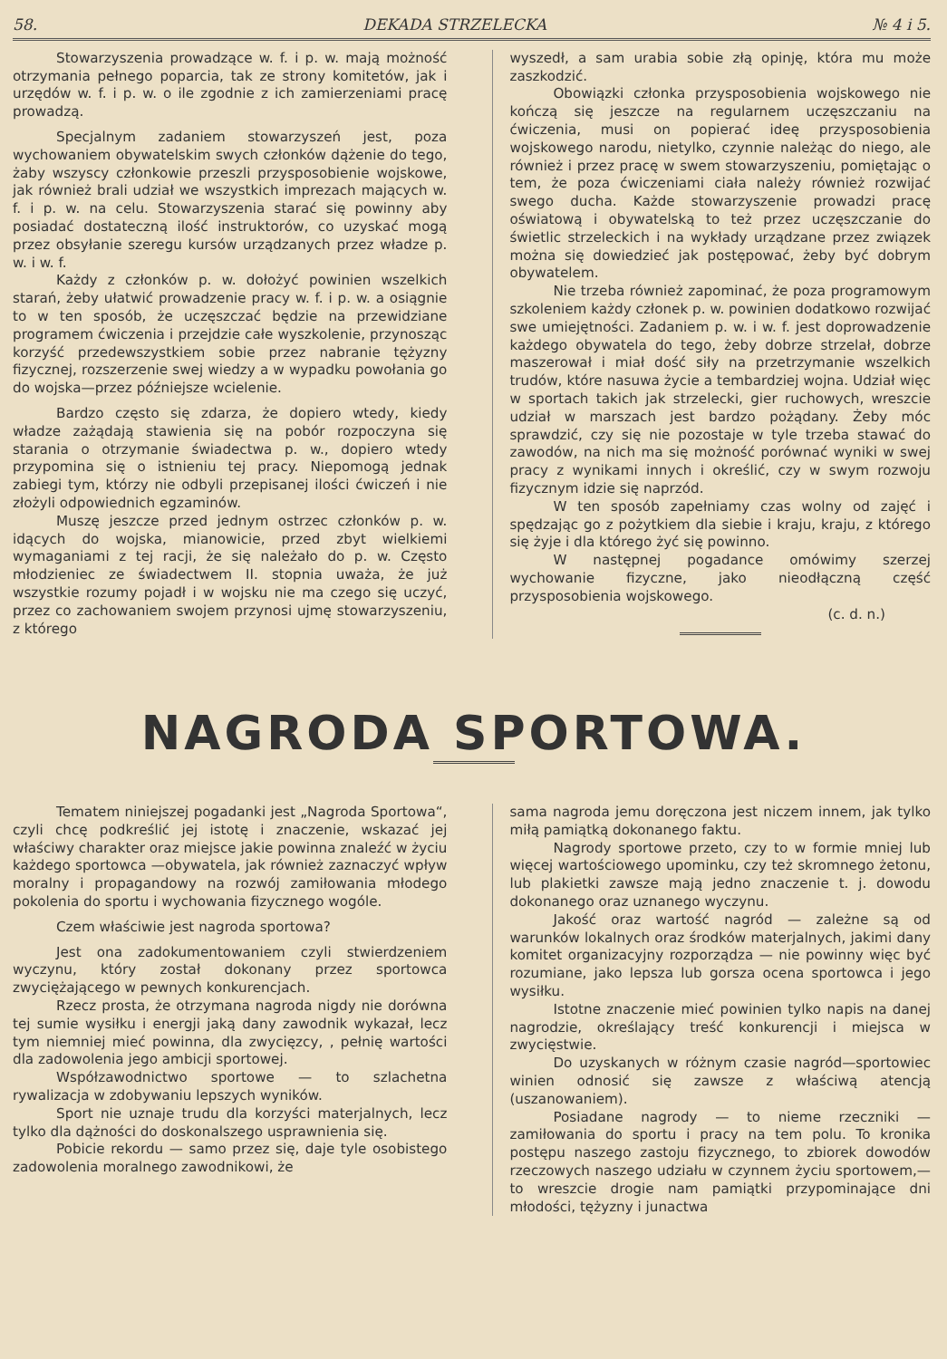58. DEKADA STRZELECKA № 4 i 5.
Stowarzyszenia prowadzące w. f. i p. w. mają możność otrzymania pełnego poparcia, tak ze strony komitetów, jak i urzędów w. f. i p. w. o ile zgodnie z ich zamierzeniami pracę prowadzą.
Specjalnym zadaniem stowarzyszeń jest, poza wychowaniem obywatelskim swych członków dążenie do tego, żaby wszyscy członkowie przeszli przysposobienie wojskowe, jak również brali udział we wszystkich imprezach mających w. f. i p. w. na celu. Stowarzyszenia starać się powinny aby posiadać dostateczną ilość instruktorów, co uzyskać mogą przez obsyłanie szeregu kursów urządzanych przez władze p. w. i w. f.
Każdy z członków p. w. dołożyć powinien wszelkich starań, żeby ułatwić prowadzenie pracy w. f. i p. w. a osiągnie to w ten sposób, że uczęszczać będzie na przewidziane programem ćwiczenia i przejdzie całe wyszkolenie, przynosząc korzyść przedewszystkiem sobie przez nabranie tężyzny fizycznej, rozszerzenie swej wiedzy a w wypadku powołania go do wojska—przez późniejsze wcielenie.
Bardzo często się zdarza, że dopiero wtedy, kiedy władze zażądają stawienia się na pobór rozpoczyna się starania o otrzymanie świadectwa p. w., dopiero wtedy przypomina się o istnieniu tej pracy. Niepomogą jednak zabiegi tym, którzy nie odbyli przepisanej ilości ćwiczeń i nie złożyli odpowiednich egzaminów.
Muszę jeszcze przed jednym ostrzec członków p. w. idących do wojska, mianowicie, przed zbyt wielkiemi wymaganiami z tej racji, że się należało do p. w. Często młodzieniec ze świadectwem II. stopnia uważa, że już wszystkie rozumy pojadł i w wojsku nie ma czego się uczyć, przez co zachowaniem swojem przynosi ujmę stowarzyszeniu, z którego
wyszedł, a sam urabia sobie złą opinję, która mu może zaszkodzić.
Obowiązki członka przysposobienia wojskowego nie kończą się jeszcze na regularnem uczęszczaniu na ćwiczenia, musi on popierać ideę przysposobienia wojskowego narodu, nietylko, czynnie należąc do niego, ale również i przez pracę w swem stowarzyszeniu, pomiętając o tem, że poza ćwiczeniami ciała należy również rozwijać swego ducha. Każde stowarzyszenie prowadzi pracę oświatową i obywatelską to też przez uczęszczanie do świetlic strzeleckich i na wykłady urządzane przez związek można się dowiedzieć jak postępować, żeby być dobrym obywatelem.
Nie trzeba również zapominać, że poza programowym szkoleniem każdy członek p. w. powinien dodatkowo rozwijać swe umiejętności. Zadaniem p. w. i w. f. jest doprowadzenie każdego obywatela do tego, żeby dobrze strzelał, dobrze maszerował i miał dość siły na przetrzymanie wszelkich trudów, które nasuwa życie a tembardziej wojna. Udział więc w sportach takich jak strzelecki, gier ruchowych, wreszcie udział w marszach jest bardzo pożądany. Żeby móc sprawdzić, czy się nie pozostaje w tyle trzeba stawać do zawodów, na nich ma się możność porównać wyniki w swej pracy z wynikami innych i określić, czy w swym rozwoju fizycznym idzie się naprzód.
W ten sposób zapełniamy czas wolny od zajęć i spędzając go z pożytkiem dla siebie i kraju, kraju, z którego się żyje i dla którego żyć się powinno.
W następnej pogadance omówimy szerzej wychowanie fizyczne, jako nieodłączną część przysposobienia wojskowego.
(c. d. n.)
NAGRODA SPORTOWA.
Tematem niniejszej pogadanki jest „Nagroda Sportowa“, czyli chcę podkreślić jej istotę i znaczenie, wskazać jej właściwy charakter oraz miejsce jakie powinna znaleźć w życiu każdego sportowca —obywatela, jak również zaznaczyć wpływ moralny i propagandowy na rozwój zamiłowania młodego pokolenia do sportu i wychowania fizycznego wogóle.
Czem właściwie jest nagroda sportowa?
Jest ona zadokumentowaniem czyli stwierdzeniem wyczynu, który został dokonany przez sportowca zwyciężającego w pewnych konkurencjach.
Rzecz prosta, że otrzymana nagroda nigdy nie dorówna tej sumie wysiłku i energji jaką dany zawodnik wykazał, lecz tym niemniej mieć powinna, dla zwycięzcy, , pełnię wartości dla zadowolenia jego ambicji sportowej.
Współzawodnictwo sportowe — to szlachetna rywalizacja w zdobywaniu lepszych wyników.
Sport nie uznaje trudu dla korzyści materjalnych, lecz tylko dla dążności do doskonalszego usprawnienia się.
Pobicie rekordu — samo przez się, daje tyle osobistego zadowolenia moralnego zawodnikowi, że
sama nagroda jemu doręczona jest niczem innem, jak tylko miłą pamiątką dokonanego faktu.
Nagrody sportowe przeto, czy to w formie mniej lub więcej wartościowego upominku, czy też skromnego żetonu, lub plakietki zawsze mają jedno znaczenie t. j. dowodu dokonanego oraz uznanego wyczynu.
Jakość oraz wartość nagród — zależne są od warunków lokalnych oraz środków materjalnych, jakimi dany komitet organizacyjny rozporządza — nie powinny więc być rozumiane, jako lepsza lub gorsza ocena sportowca i jego wysiłku.
Istotne znaczenie mieć powinien tylko napis na danej nagrodzie, określający treść konkurencji i miejsca w zwycięstwie.
Do uzyskanych w różnym czasie nagród—sportowiec winien odnosić się zawsze z właściwą atencją (uszanowaniem).
Posiadane nagrody — to nieme rzeczniki — zamiłowania do sportu i pracy na tem polu. To kronika postępu naszego zastoju fizycznego, to zbiorek dowodów rzeczowych naszego udziału w czynnem życiu sportowem,—to wreszcie drogie nam pamiątki przypominające dni młodości, tężyzny i junactwa